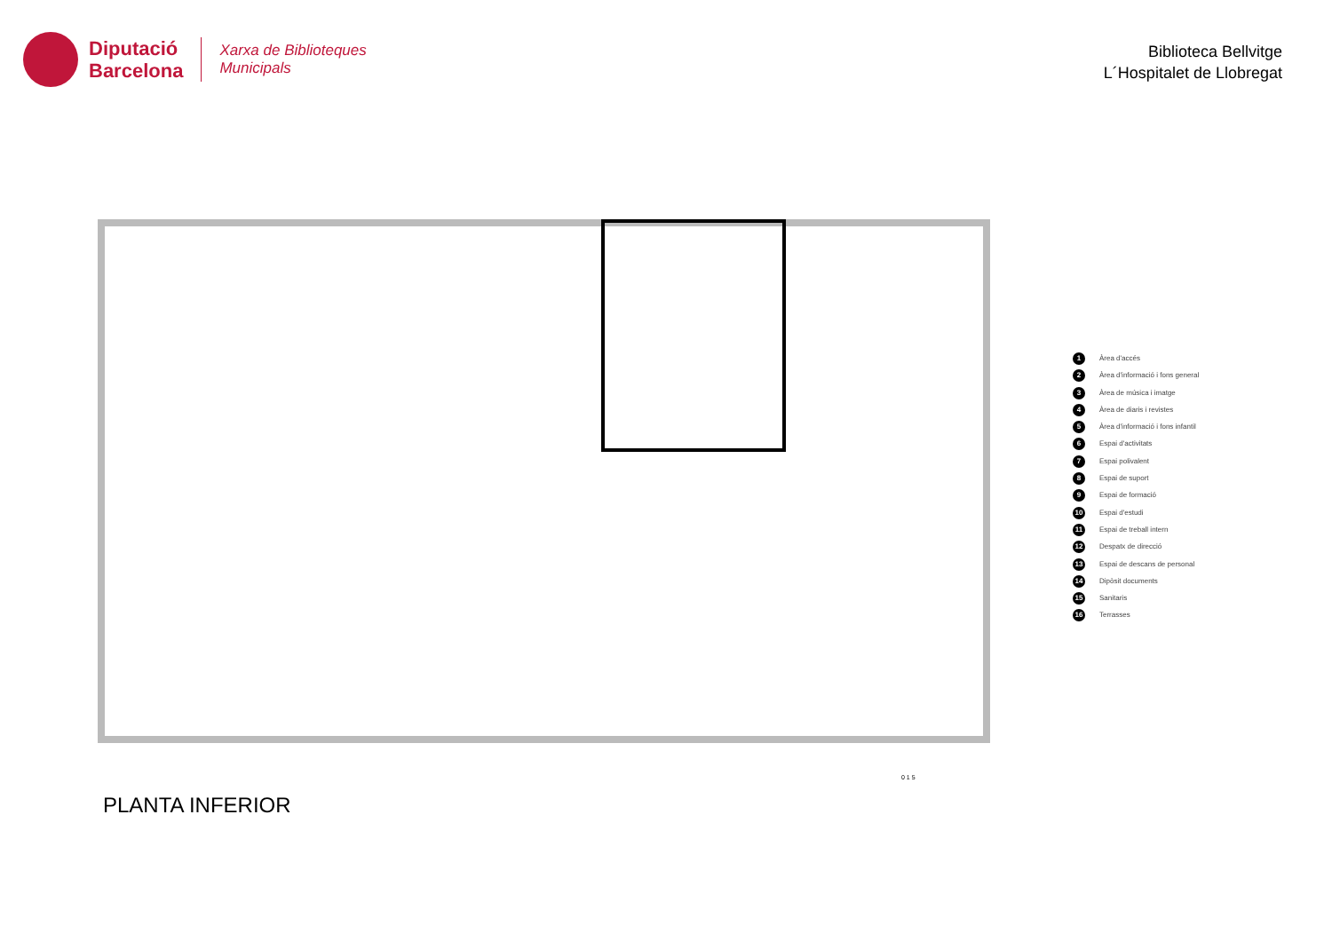Diputació
Barcelona
Xarxa de Biblioteques
Municipals
Biblioteca Bellvitge
L´Hospitalet de Llobregat
1 Àrea d'accés
2 Àrea d'informació i fons general
3 Àrea de música i imatge
4 Àrea de diaris i revistes
5 Àrea d'informació i fons infantil
6 Espai d'activitats
7 Espai polivalent
8 Espai de suport
9 Espai de formació
10 Espai d'estudi
11 Espai de treball intern
12 Despatx de direcció
13 Espai de descans de personal
14 Dipòsit documents
15 Sanitaris
16 Terrasses
0 1 5
PLANTA INFERIOR